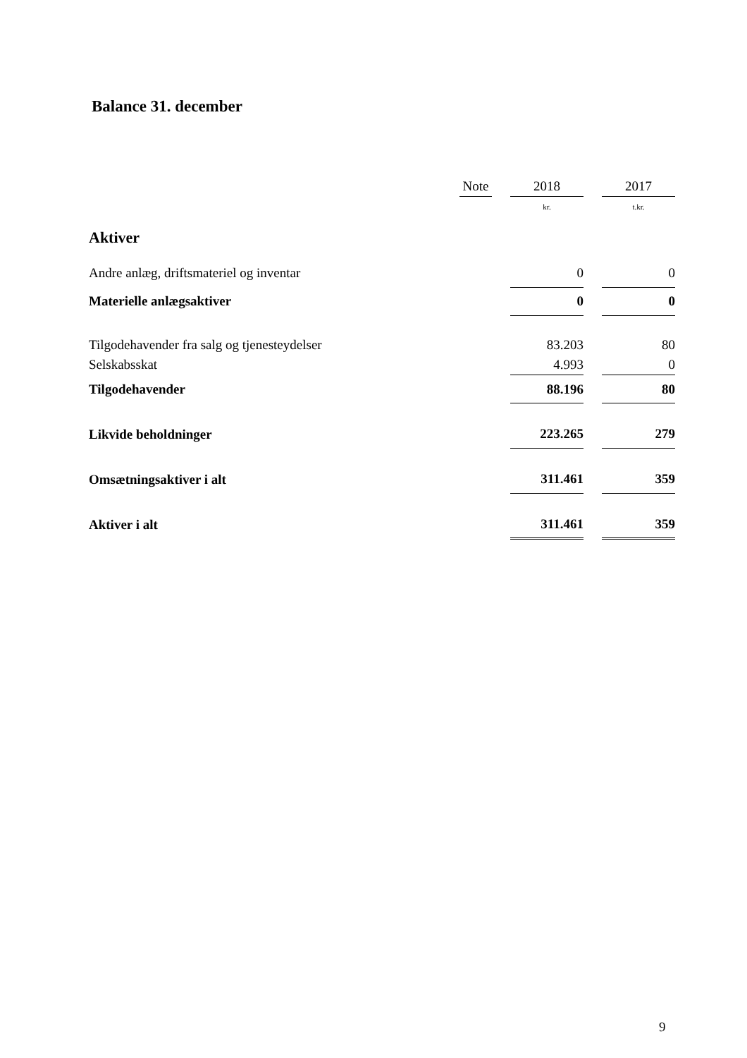Balance 31. december
| | Note | | 2018 | | 2017 |
| --- | --- | --- | --- | --- | --- |
| | | | kr. | | t.kr. |
| Aktiver | | | | | |
| Andre anlæg, driftsmateriel og inventar | | | 0 | | 0 |
| Materielle anlægsaktiver | | | 0 | | 0 |
| Tilgodehavender fra salg og tjenesteydelser | | | 83.203 | | 80 |
| Selskabsskat | | | 4.993 | | 0 |
| Tilgodehavender | | | 88.196 | | 80 |
| Likvide beholdninger | | | 223.265 | | 279 |
| Omsætningsaktiver i alt | | | 311.461 | | 359 |
| Aktiver i alt | | | 311.461 | | 359 |
9